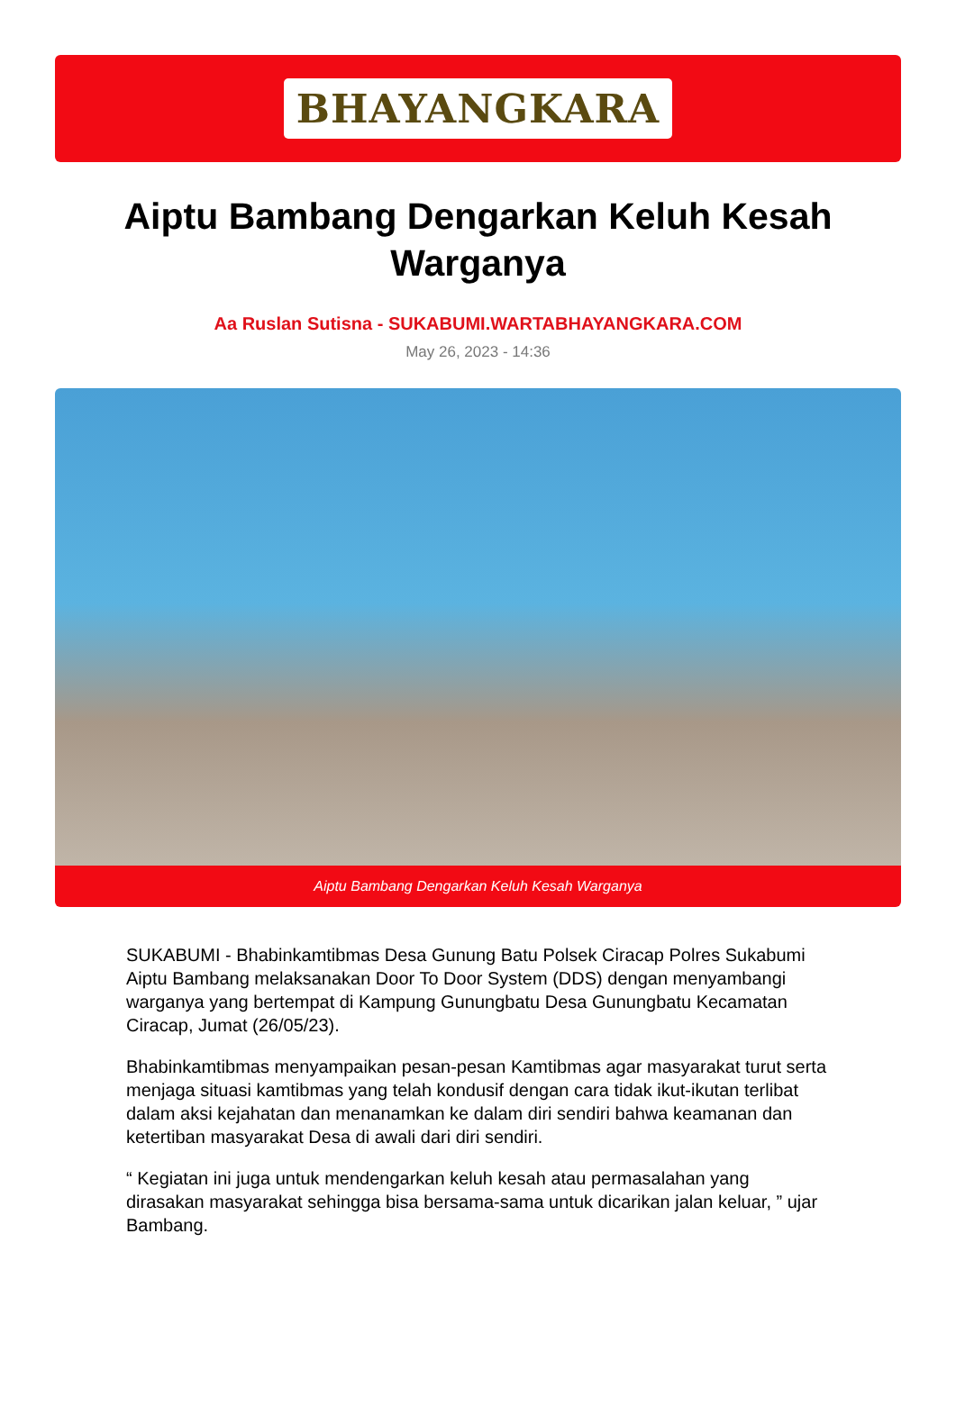BHAYANGKARA
Aiptu Bambang Dengarkan Keluh Kesah Warganya
Aa Ruslan Sutisna - SUKABUMI.WARTABHAYANGKARA.COM
May 26, 2023 - 14:36
Aiptu Bambang Dengarkan Keluh Kesah Warganya
SUKABUMI - Bhabinkamtibmas Desa Gunung Batu Polsek Ciracap Polres Sukabumi Aiptu Bambang melaksanakan Door To Door System (DDS) dengan menyambangi warganya yang bertempat di Kampung Gunungbatu Desa Gunungbatu Kecamatan Ciracap, Jumat (26/05/23).
Bhabinkamtibmas menyampaikan pesan-pesan Kamtibmas agar masyarakat turut serta menjaga situasi kamtibmas yang telah kondusif dengan cara tidak ikut-ikutan terlibat dalam aksi kejahatan dan menanamkan ke dalam diri sendiri bahwa keamanan dan ketertiban masyarakat Desa di awali dari diri sendiri.
“ Kegiatan ini juga untuk mendengarkan keluh kesah atau permasalahan yang dirasakan masyarakat sehingga bisa bersama-sama untuk dicarikan jalan keluar, ” ujar Bambang.